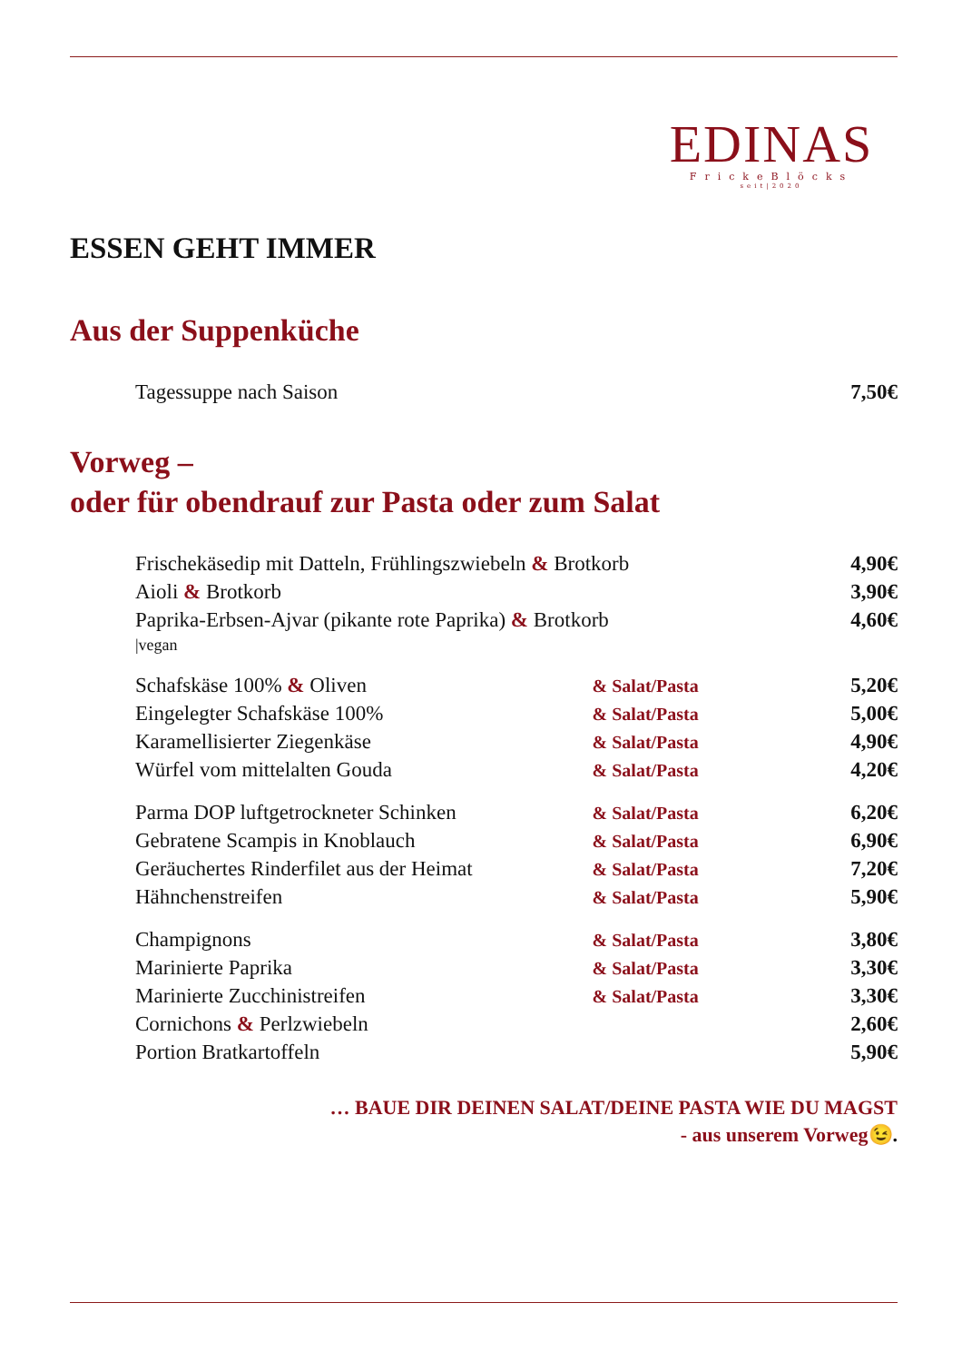EDINAS
FrickeBlöcks
seit|2020
ESSEN GEHT IMMER
Aus der Suppenküche
| Tagessuppe nach Saison | | 7,50€ |
Vorweg –
oder für obendrauf zur Pasta oder zum Salat
| Frischekäsedip mit Datteln, Frühlingszwiebeln & Brotkorb | | 4,90€ |
| Aioli & Brotkorb | | 3,90€ |
| Paprika-Erbsen-Ajvar (pikante rote Paprika) & Brotkorb /vegan | | 4,60€ |
| Schafskäse 100% & Oliven | & Salat/Pasta | 5,20€ |
| Eingelegter Schafskäse 100% | & Salat/Pasta | 5,00€ |
| Karamellisierter Ziegenkäse | & Salat/Pasta | 4,90€ |
| Würfel vom mittelalten Gouda | & Salat/Pasta | 4,20€ |
| Parma DOP luftgetrockneter Schinken | & Salat/Pasta | 6,20€ |
| Gebratene Scampis in Knoblauch | & Salat/Pasta | 6,90€ |
| Geräuchertes Rinderfilet aus der Heimat | & Salat/Pasta | 7,20€ |
| Hähnchenstreifen | & Salat/Pasta | 5,90€ |
| Champignons | & Salat/Pasta | 3,80€ |
| Marinierte Paprika | & Salat/Pasta | 3,30€ |
| Marinierte Zucchinistreifen | & Salat/Pasta | 3,30€ |
| Cornichons & Perlzwiebeln | | 2,60€ |
| Portion Bratkartoffeln | | 5,90€ |
… BAUE DIR DEINEN SALAT/DEINE PASTA WIE DU MAGST
- aus unserem Vorweg😉.